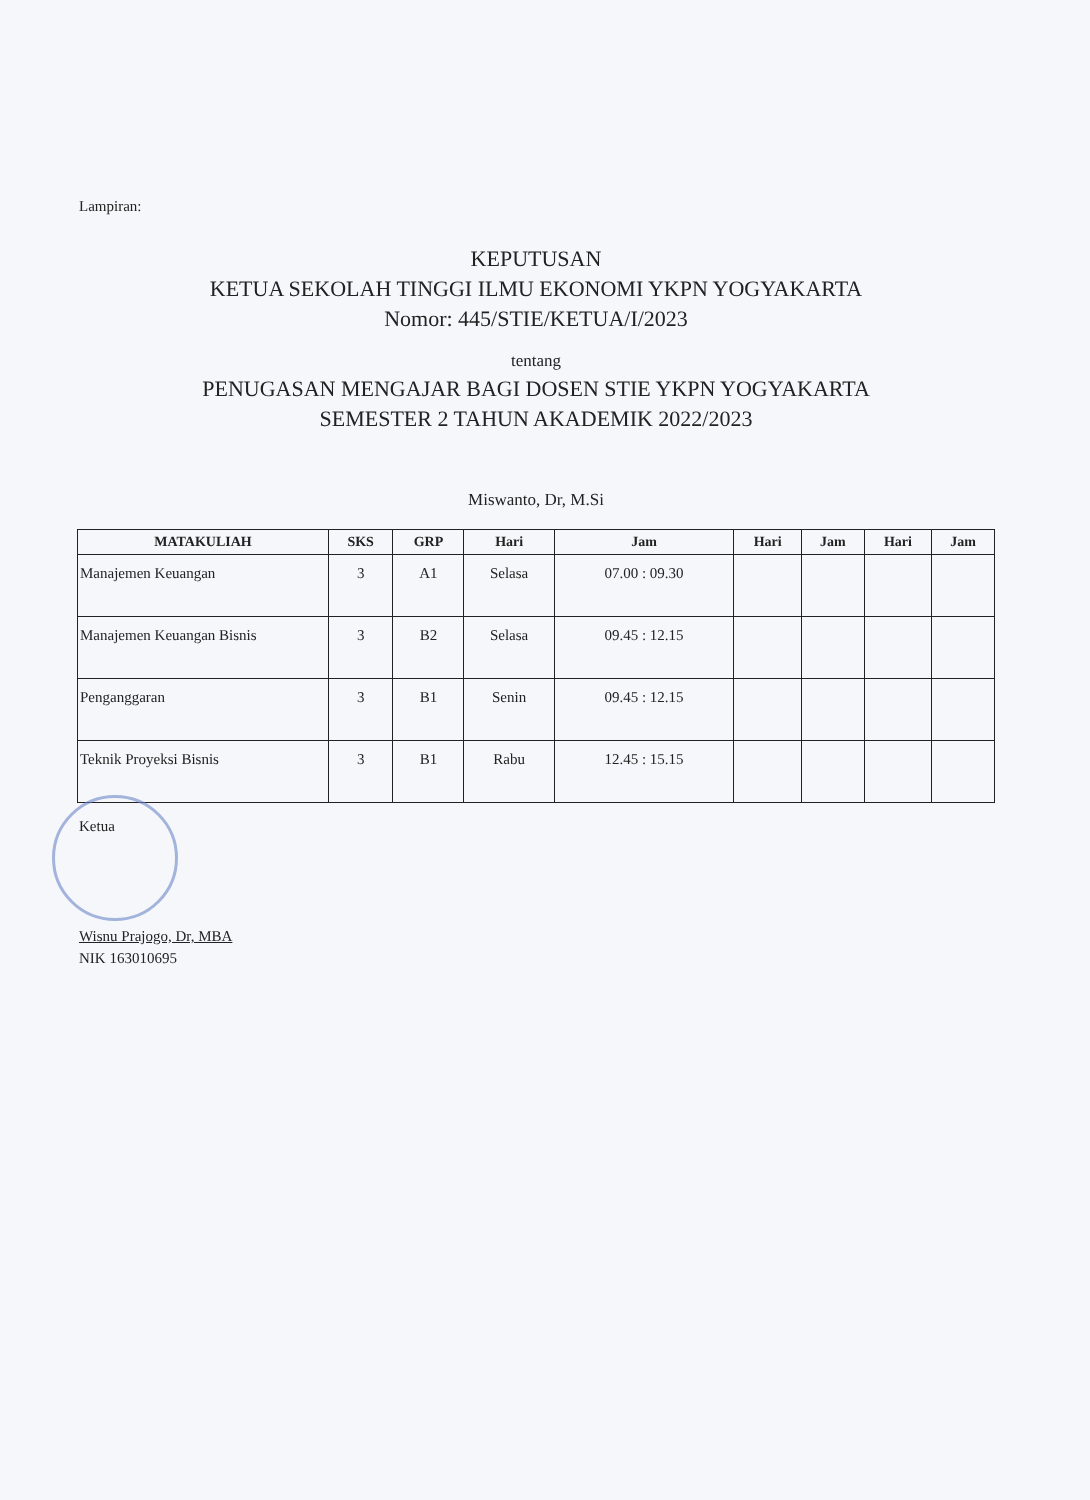Lampiran:
KEPUTUSAN
KETUA SEKOLAH TINGGI ILMU EKONOMI YKPN YOGYAKARTA
Nomor: 445/STIE/KETUA/I/2023
tentang
PENUGASAN MENGAJAR BAGI DOSEN STIE YKPN YOGYAKARTA
SEMESTER 2 TAHUN AKADEMIK 2022/2023
Miswanto, Dr, M.Si
| MATAKULIAH | SKS | GRP | Hari | Jam | Hari | Jam | Hari | Jam |
| --- | --- | --- | --- | --- | --- | --- | --- | --- |
| Manajemen Keuangan | 3 | A1 | Selasa | 07.00 : 09.30 | | | | |
| Manajemen Keuangan Bisnis | 3 | B2 | Selasa | 09.45 : 12.15 | | | | |
| Penganggaran | 3 | B1 | Senin | 09.45 : 12.15 | | | | |
| Teknik Proyeksi Bisnis | 3 | B1 | Rabu | 12.45 : 15.15 | | | | |
Ketua
Wisnu Prajogo, Dr, MBA
NIK 163010695